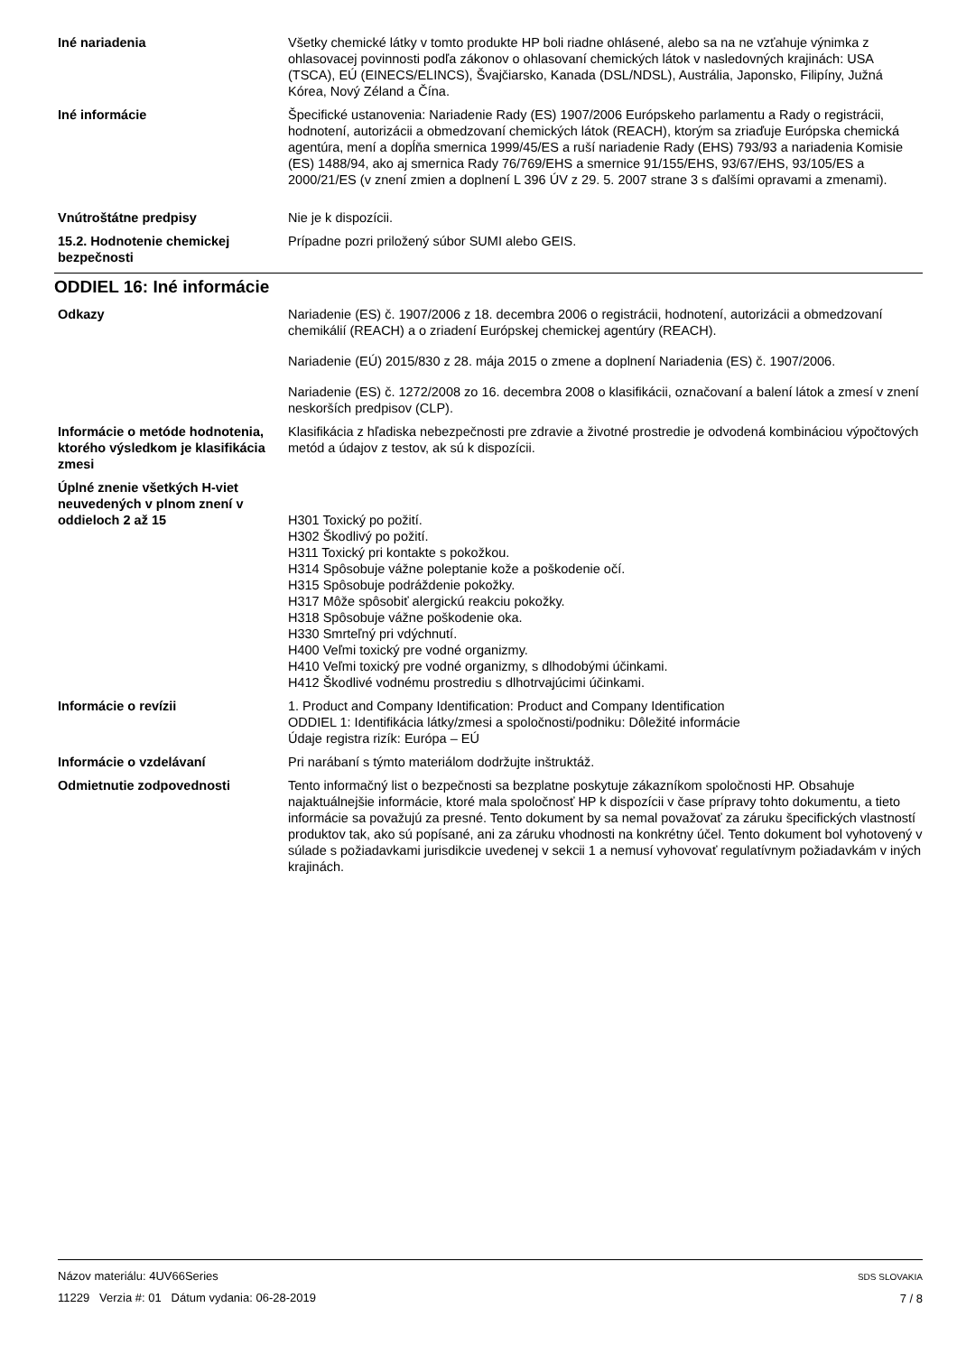Iné nariadenia Všetky chemické látky v tomto produkte HP boli riadne ohlásené, alebo sa na ne vzťahuje výnimka z ohlasovacej povinnosti podľa zákonov o ohlasovaní chemických látok v nasledovných krajinách: USA (TSCA), EÚ (EINECS/ELINCS), Švajčiarsko, Kanada (DSL/NDSL), Austrália, Japonsko, Filipíny, Južná Kórea, Nový Zéland a Čína.
Iné informácie Špecifické ustanovenia: Nariadenie Rady (ES) 1907/2006 Európskeho parlamentu a Rady o registrácii, hodnotení, autorizácii a obmedzovaní chemických látok (REACH), ktorým sa zriaďuje Európska chemická agentúra, mení a dopĺňa smernica 1999/45/ES a ruší nariadenie Rady (EHS) 793/93 a nariadenia Komisie (ES) 1488/94, ako aj smernica Rady 76/769/EHS a smernice 91/155/EHS, 93/67/EHS, 93/105/ES a 2000/21/ES (v znení zmien a doplnení L 396 ÚV z 29. 5. 2007 strane 3 s ďalšími opravami a zmenami).
Vnútroštátne predpisy Nie je k dispozícii.
15.2. Hodnotenie chemickej bezpečnosti
Prípadne pozri priložený súbor SUMI alebo GEIS.
ODDIEL 16: Iné informácie
Odkazy Nariadenie (ES) č. 1907/2006 z 18. decembra 2006 o registrácii, hodnotení, autorizácii a obmedzovaní chemikálií (REACH) a o zriadení Európskej chemickej agentúry (REACH).
Nariadenie (EÚ) 2015/830 z 28. mája 2015 o zmene a doplnení Nariadenia (ES) č. 1907/2006.
Nariadenie (ES) č. 1272/2008 zo 16. decembra 2008 o klasifikácii, označovaní a balení látok a zmesí v znení neskorších predpisov (CLP).
Informácie o metóde hodnotenia, ktorého výsledkom je klasifikácia zmesi
Klasifikácia z hľadiska nebezpečnosti pre zdravie a životné prostredie je odvodená kombináciou výpočtových metód a údajov z testov, ak sú k dispozícii.
Úplné znenie všetkých H-viet neuvedených v plnom znení v oddieloch 2 až 15
H301 Toxický po požití.
H302 Škodlivý po požití.
H311 Toxický pri kontakte s pokožkou.
H314 Spôsobuje vážne poleptanie kože a poškodenie očí.
H315 Spôsobuje podráždenie pokožky.
H317 Môže spôsobiť alergickú reakciu pokožky.
H318 Spôsobuje vážne poškodenie oka.
H330 Smrteľný pri vdýchnutí.
H400 Veľmi toxický pre vodné organizmy.
H410 Veľmi toxický pre vodné organizmy, s dlhodobými účinkami.
H412 Škodlivé vodnému prostrediu s dlhotrvajúcimi účinkami.
Informácie o revízii 1. Product and Company Identification: Product and Company Identification
ODDIEL 1: Identifikácia látky/zmesi a spoločnosti/podniku: Dôležité informácie
Údaje registra rizík: Európa – EÚ
Informácie o vzdelávaní Pri narábaní s týmto materiálom dodržujte inštruktáž.
Odmietnutie zodpovednosti Tento informačný list o bezpečnosti sa bezplatne poskytuje zákazníkom spoločnosti HP. Obsahuje najaktuálnejšie informácie, ktoré mala spoločnosť HP k dispozícii v čase prípravy tohto dokumentu, a tieto informácie sa považujú za presné. Tento dokument by sa nemal považovať za záruku špecifických vlastností produktov tak, ako sú popísané, ani za záruku vhodnosti na konkrétny účel. Tento dokument bol vyhotovený v súlade s požiadavkami jurisdikcie uvedenej v sekcii 1 a nemusí vyhovovať regulatívnym požiadavkám v iných krajinách.
Názov materiálu: 4UV66Series
11229 Verzia #: 01 Dátum vydania: 06-28-2019
SDS SLOVAKIA
7 / 8